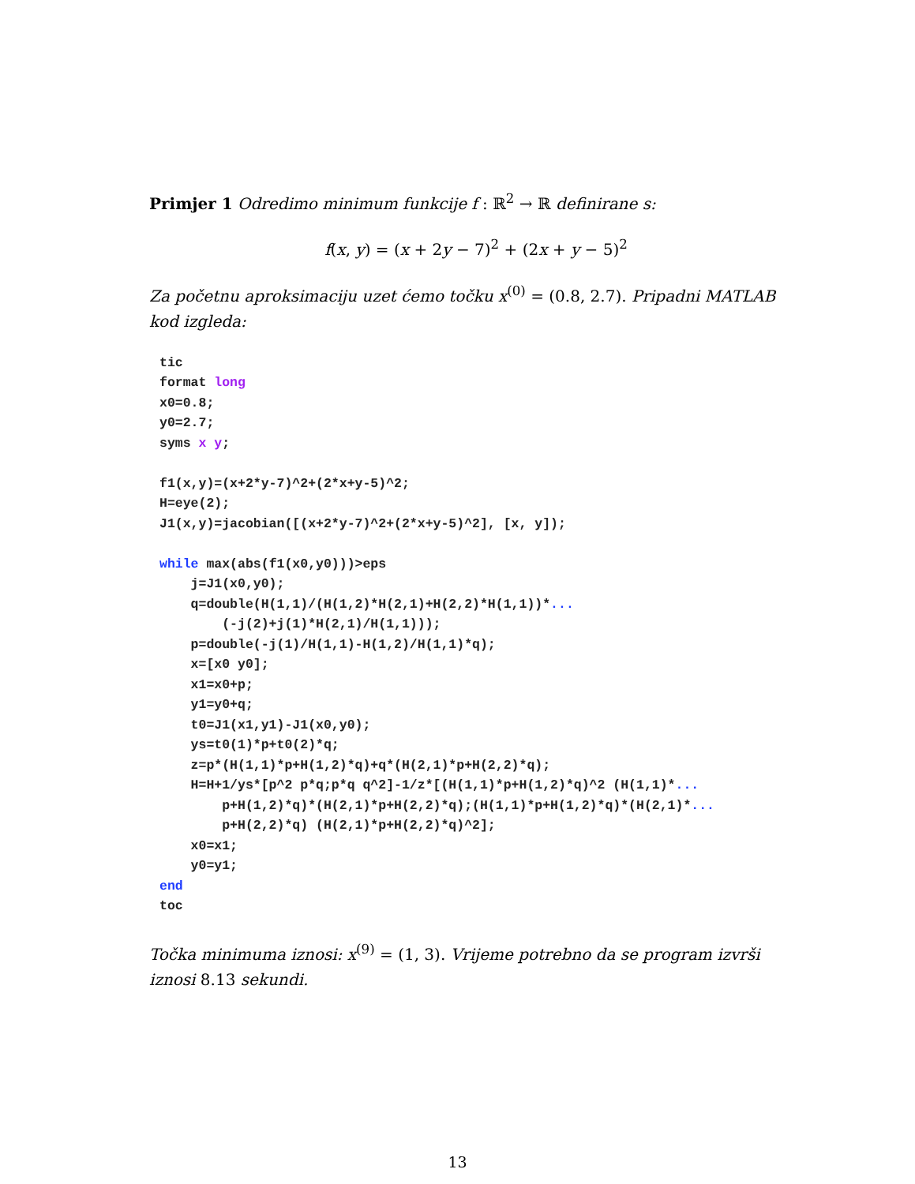Primjer 1 Odredimo minimum funkcije f : ℝ<sup>2</sup> → ℝ definirane s:
f(x, y) = (x + 2y − 7)<sup>2</sup> + (2x + y − 5)<sup>2</sup>
Za početnu aproksimaciju uzet ćemo točku x<sup>(0)</sup> = (0.8, 2.7). Pripadni MATLAB kod izgleda:
tic
format long
x0=0.8;
y0=2.7;
syms x y;

f1(x,y)=(x+2*y-7)^2+(2*x+y-5)^2;
H=eye(2);
J1(x,y)=jacobian([(x+2*y-7)^2+(2*x+y-5)^2], [x, y]);

while max(abs(f1(x0,y0)))>eps
    j=J1(x0,y0);
    q=double(H(1,1)/(H(1,2)*H(2,1)+H(2,2)*H(1,1))*...
        (-j(2)+j(1)*H(2,1)/H(1,1)));
    p=double(-j(1)/H(1,1)-H(1,2)/H(1,1)*q);
    x=[x0 y0];
    x1=x0+p;
    y1=y0+q;
    t0=J1(x1,y1)-J1(x0,y0);
    ys=t0(1)*p+t0(2)*q;
    z=p*(H(1,1)*p+H(1,2)*q)+q*(H(2,1)*p+H(2,2)*q);
    H=H+1/ys*[p^2 p*q;p*q q^2]-1/z*[(H(1,1)*p+H(1,2)*q)^2 (H(1,1)*...
        p+H(1,2)*q)*(H(2,1)*p+H(2,2)*q);(H(1,1)*p+H(1,2)*q)*(H(2,1)*...
        p+H(2,2)*q) (H(2,1)*p+H(2,2)*q)^2];
    x0=x1;
    y0=y1;
end
toc
Točka minimuma iznosi: x<sup>(9)</sup> = (1, 3). Vrijeme potrebno da se program izvrši iznosi 8.13 sekundi.
13